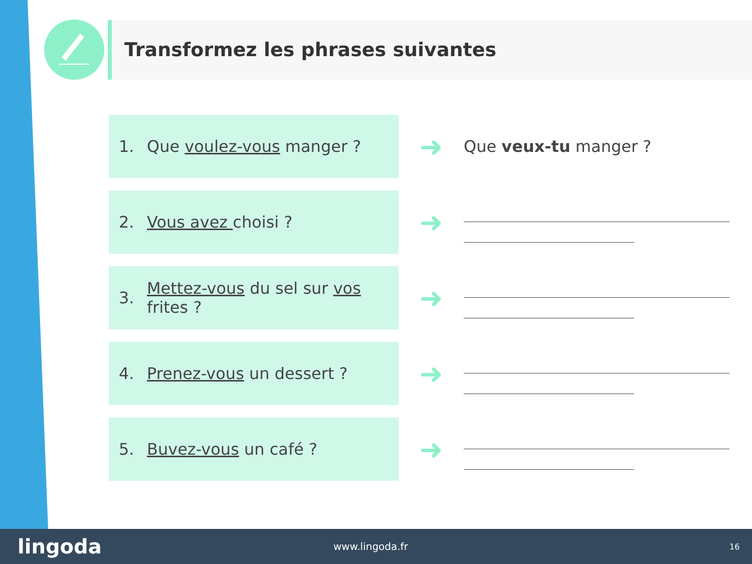Transformez les phrases suivantes
1. Que voulez-vous manger ?
➜
Que veux-tu manger ?
2. Vous avez choisi ?
➜
3. Mettez-vous du sel sur vos frites ?
➜
4. Prenez-vous un dessert ?
➜
5. Buvez-vous un café ?
➜
lingoda www.lingoda.fr 16